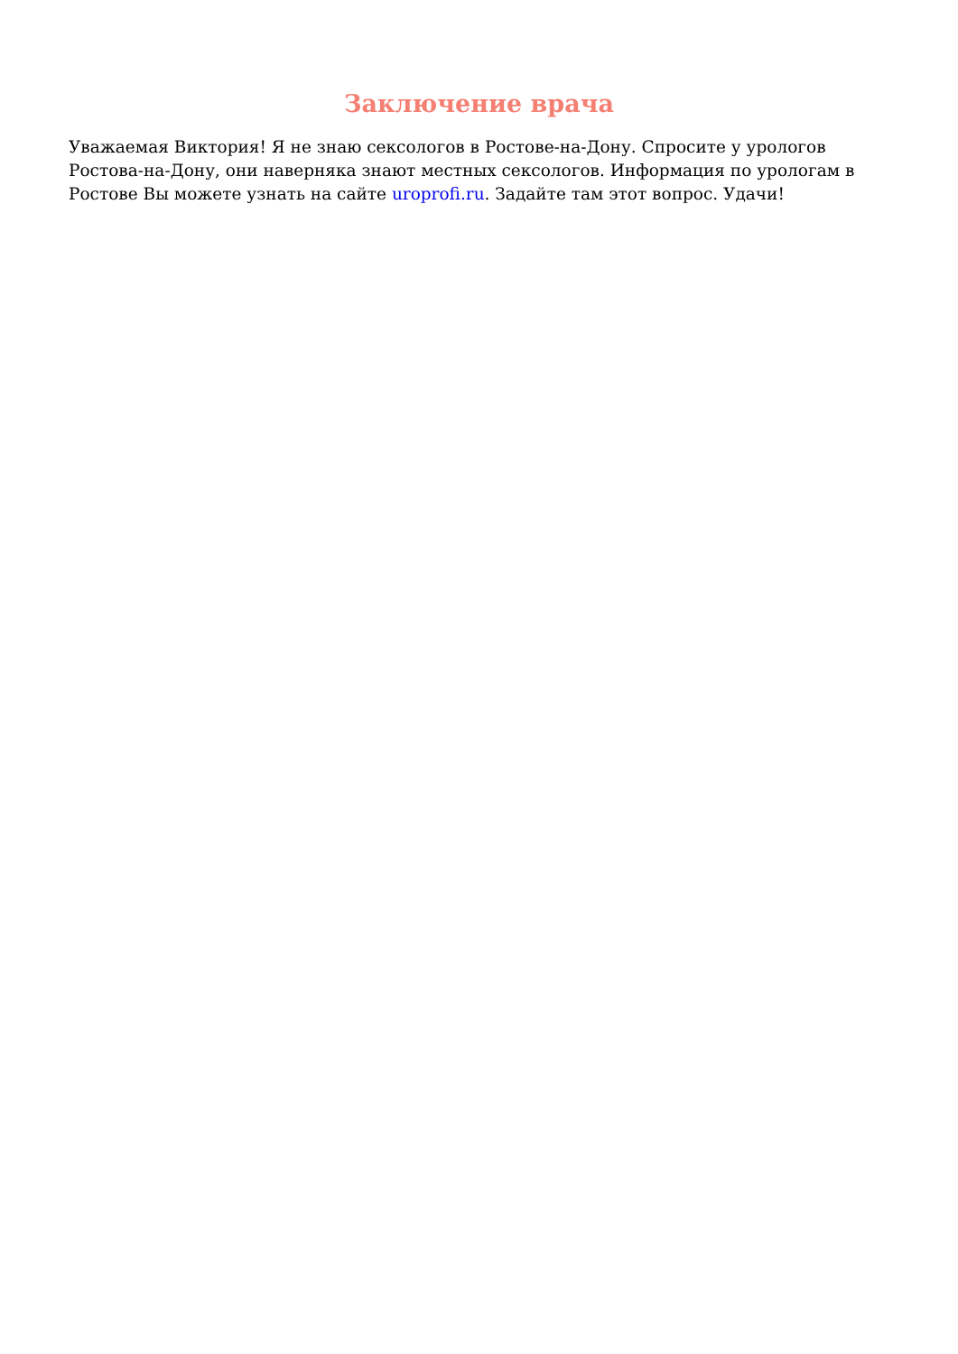Заключение врача
Уважаемая Виктория! Я не знаю сексологов в Ростове-на-Дону. Спросите у урологов Ростова-на-Дону, они наверняка знают местных сексологов. Информация по урологам в Ростове Вы можете узнать на сайте uroprofi.ru. Задайте там этот вопрос. Удачи!